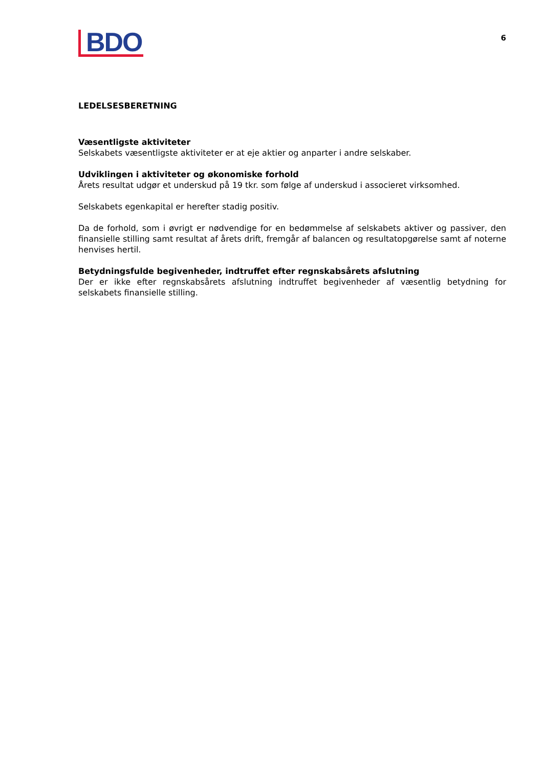BDO
6
LEDELSESBERETNING
Væsentligste aktiviteter
Selskabets væsentligste aktiviteter er at eje aktier og anparter i andre selskaber.
Udviklingen i aktiviteter og økonomiske forhold
Årets resultat udgør et underskud på 19 tkr. som følge af underskud i associeret virksomhed.
Selskabets egenkapital er herefter stadig positiv.
Da de forhold, som i øvrigt er nødvendige for en bedømmelse af selskabets aktiver og passiver, den finansielle stilling samt resultat af årets drift, fremgår af balancen og resultatopgørelse samt af noterne henvises hertil.
Betydningsfulde begivenheder, indtruffet efter regnskabsårets afslutning
Der er ikke efter regnskabsårets afslutning indtruffet begivenheder af væsentlig betydning for selskabets finansielle stilling.